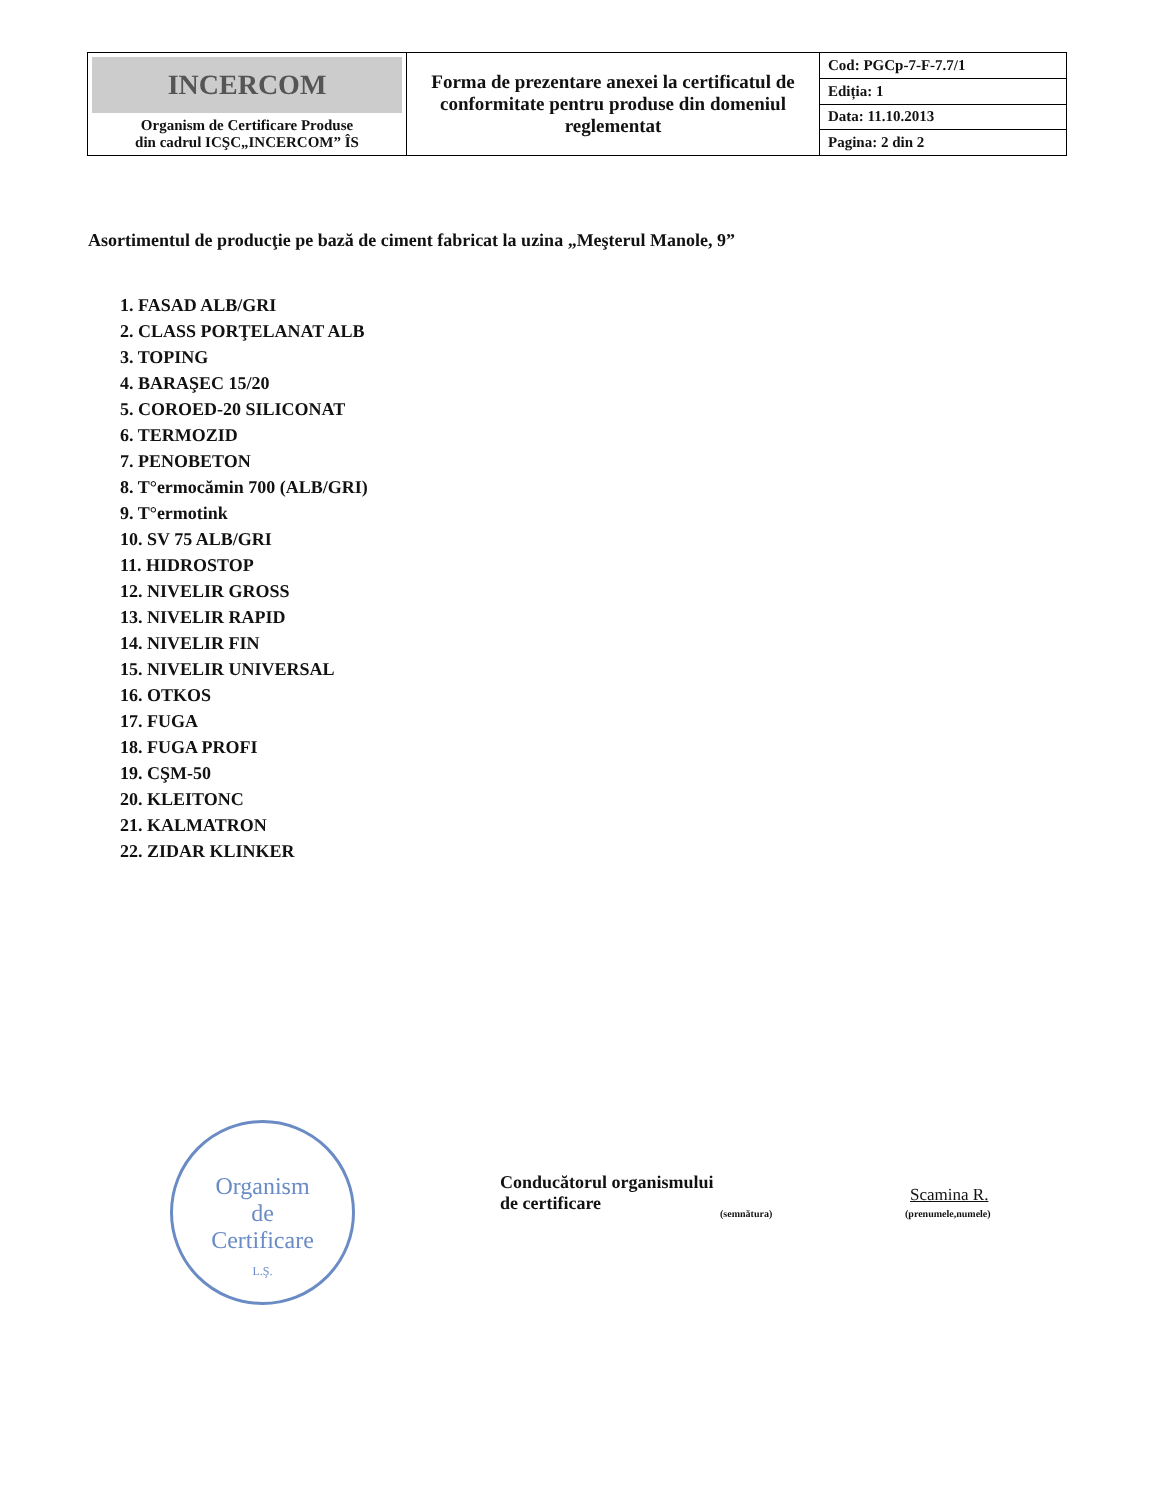| INCERCOM Organism de Certificare Produse din cadrul ICŞC„INCERCOM” ÎS | Forma de prezentare anexei la certificatul de conformitate pentru produse din domeniul reglementat | Cod: PGCp-7-F-7.7/1 |
| | | Ediția: 1 |
| | | Data: 11.10.2013 |
| | | Pagina: 2 din 2 |
Asortimentul de producţie pe bază de ciment fabricat la uzina „Meşterul Manole, 9”
1. FASAD ALB/GRI
2. CLASS PORŢELANAT ALB
3. TOPING
4. BARAŞEC 15/20
5. COROED-20 SILICONAT
6. TERMOZID
7. PENOBETON
8. T°ermocămin 700 (ALB/GRI)
9. T°ermotink
10. SV 75 ALB/GRI
11. HIDROSTOP
12. NIVELIR GROSS
13. NIVELIR RAPID
14. NIVELIR FIN
15. NIVELIR UNIVERSAL
16. OTKOS
17. FUGA
18. FUGA PROFI
19. CŞM-50
20. KLEITONC
21. KALMATRON
22. ZIDAR KLINKER
Organism
de
Certificare
L.Ş.
Conducătorul organismului
de certificare
(semnătura)
Scamina R.
(prenumele,numele)